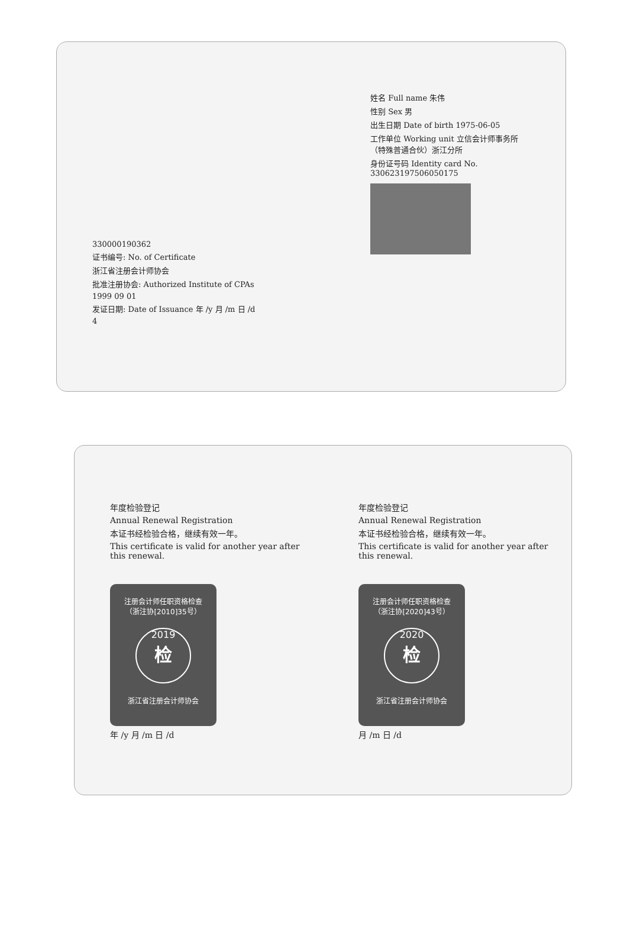330000190362
证书编号: No. of Certificate
浙江省注册会计师协会
批准注册协会: Authorized Institute of CPAs
1999 09 01
发证日期: Date of Issuance 年 /y 月 /m 日 /d
4
姓名 Full name 朱伟
性别 Sex 男
出生日期 Date of birth 1975-06-05
工作单位 Working unit 立信会计师事务所（特殊普通合伙）浙江分所
身份证号码 Identity card No. 330623197506050175
年度检验登记
Annual Renewal Registration
本证书经检验合格，继续有效一年。
This certificate is valid for another year after this renewal.
注册会计师任职资格检查
（浙注协[2010]35号）
2019
检
浙江省注册会计师协会
年 /y 月 /m 日 /d
年度检验登记
Annual Renewal Registration
本证书经检验合格，继续有效一年。
This certificate is valid for another year after this renewal.
注册会计师任职资格检查
（浙注协[2020]43号）
2020
检
浙江省注册会计师协会
月 /m 日 /d